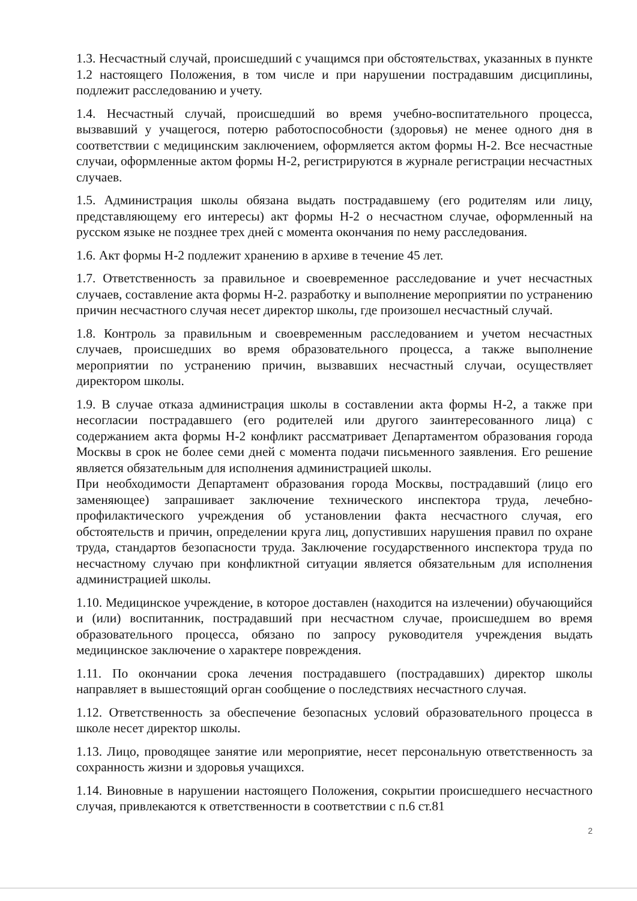1.3. Несчастный случай, происшедший с учащимся при обстоятельствах, указанных в пункте 1.2 настоящего Положения, в том числе и при нарушении пострадавшим дисциплины, подлежит расследованию и учету.
1.4. Несчастный случай, происшедший во время учебно-воспитательного процесса, вызвавший у учащегося, потерю работоспособности (здоровья) не менее одного дня в соответствии с медицинским заключением, оформляется актом формы Н-2. Все несчастные случаи, оформленные актом формы Н-2, регистрируются в журнале регистрации несчастных случаев.
1.5. Администрация школы обязана выдать пострадавшему (его родителям или лицу, представляющему его интересы) акт формы Н-2 о несчастном случае, оформленный на русском языке не позднее трех дней с момента окончания по нему расследования.
1.6. Акт формы Н-2 подлежит хранению в архиве в течение 45 лет.
1.7. Ответственность за правильное и своевременное расследование и учет несчастных случаев, составление акта формы Н-2. разработку и выполнение мероприятии по устранению причин несчастного случая несет директор школы, где произошел несчастный случай.
1.8. Контроль за правильным и своевременным расследованием и учетом несчастных случаев, происшедших во время образовательного процесса, а также выполнение мероприятии по устранению причин, вызвавших несчастный случаи, осуществляет директором школы.
1.9. В случае отказа администрация школы в составлении акта формы Н-2, а также при несогласии пострадавшего (его родителей или другого заинтересованного лица) с содержанием акта формы Н-2 конфликт рассматривает Департаментом образования города Москвы в срок не более семи дней с момента подачи письменного заявления. Его решение является обязательным для исполнения администрацией школы.
При необходимости Департамент образования города Москвы, пострадавший (лицо его заменяющее) запрашивает заключение технического инспектора труда, лечебно-профилактического учреждения об установлении факта несчастного случая, его обстоятельств и причин, определении круга лиц, допустивших нарушения правил по охране труда, стандартов безопасности труда. Заключение государственного инспектора труда по несчастному случаю при конфликтной ситуации является обязательным для исполнения администрацией школы.
1.10. Медицинское учреждение, в которое доставлен (находится на излечении) обучающийся и (или) воспитанник, пострадавший при несчастном случае, происшедшем во время образовательного процесса, обязано по запросу руководителя учреждения выдать медицинское заключение о характере повреждения.
1.11. По окончании срока лечения пострадавшего (пострадавших) директор школы направляет в вышестоящий орган сообщение о последствиях несчастного случая.
1.12. Ответственность за обеспечение безопасных условий образовательного процесса в школе несет директор школы.
1.13. Лицо, проводящее занятие или мероприятие, несет персональную ответственность за сохранность жизни и здоровья учащихся.
1.14. Виновные в нарушении настоящего Положения, сокрытии происшедшего несчастного случая, привлекаются к ответственности в соответствии с п.6 ст.81
2